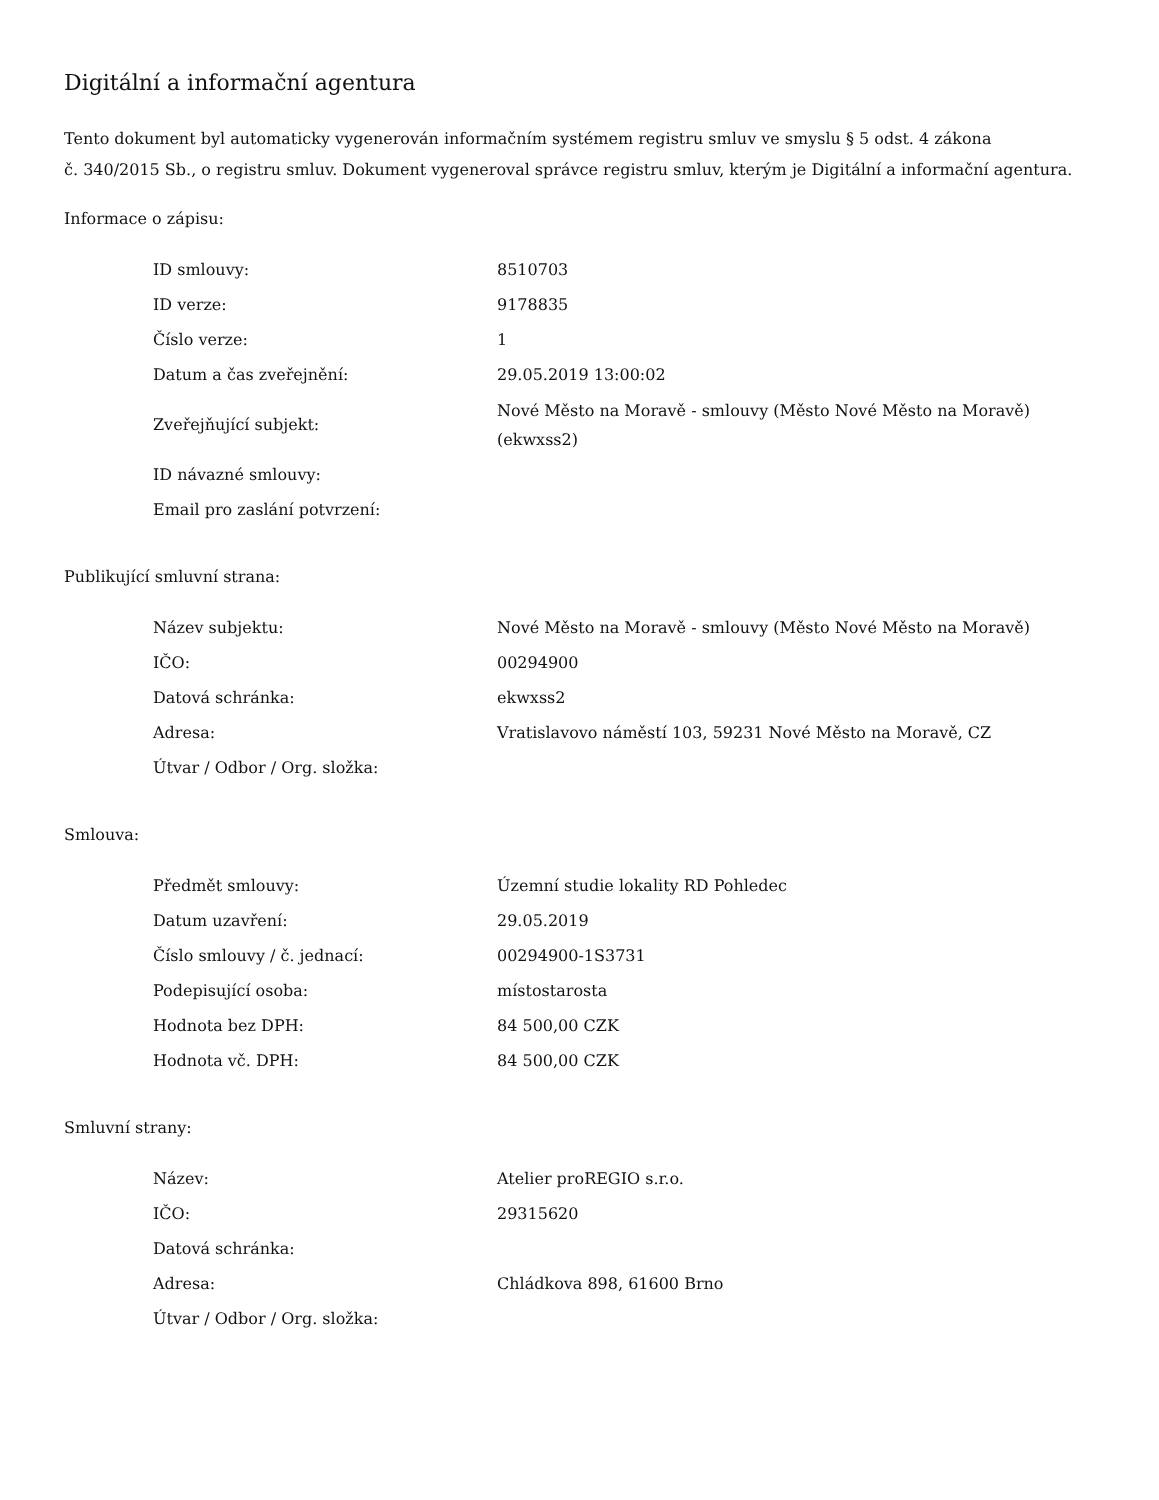Digitální a informační agentura
Tento dokument byl automaticky vygenerován informačním systémem registru smluv ve smyslu § 5 odst. 4 zákona
č. 340/2015 Sb., o registru smluv. Dokument vygeneroval správce registru smluv, kterým je Digitální a informační agentura.
Informace o zápisu:
| ID smlouvy: | 8510703 |
| ID verze: | 9178835 |
| Číslo verze: | 1 |
| Datum a čas zveřejnění: | 29.05.2019 13:00:02 |
| Zveřejňující subjekt: | Nové Město na Moravě - smlouvy (Město Nové Město na Moravě) (ekwxss2) |
| ID návazné smlouvy: | |
| Email pro zaslání potvrzení: | |
Publikující smluvní strana:
| Název subjektu: | Nové Město na Moravě - smlouvy (Město Nové Město na Moravě) |
| IČO: | 00294900 |
| Datová schránka: | ekwxss2 |
| Adresa: | Vratislavovo náměstí 103, 59231 Nové Město na Moravě, CZ |
| Útvar / Odbor / Org. složka: | |
Smlouva:
| Předmět smlouvy: | Územní studie lokality RD Pohledec |
| Datum uzavření: | 29.05.2019 |
| Číslo smlouvy / č. jednací: | 00294900-1S3731 |
| Podepisující osoba: | místostarosta |
| Hodnota bez DPH: | 84 500,00 CZK |
| Hodnota vč. DPH: | 84 500,00 CZK |
Smluvní strany:
| Název: | Atelier proREGIO s.r.o. |
| IČO: | 29315620 |
| Datová schránka: | |
| Adresa: | Chládkova 898, 61600 Brno |
| Útvar / Odbor / Org. složka: | |